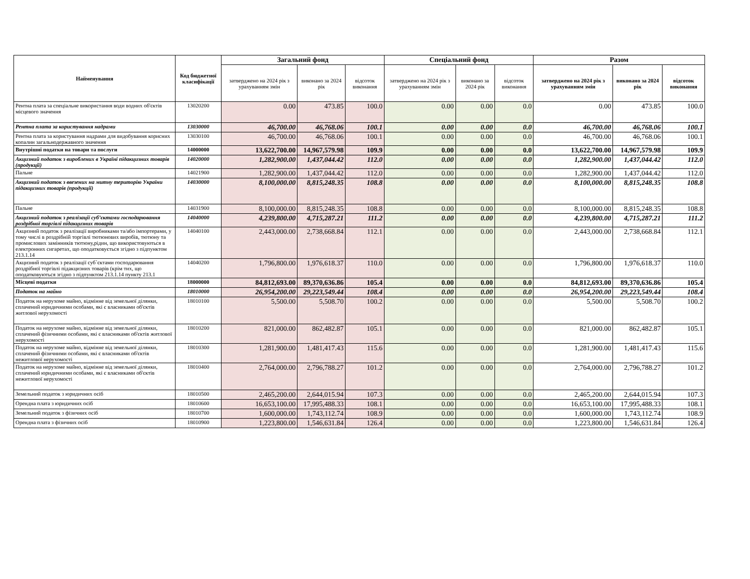| Найменування | Код бюджетної класифікації | Загальний фонд | | | Спеціальний фонд | | | Разом | | |
| --- | --- | --- | --- | --- | --- | --- | --- | --- | --- | --- |
| | | затверджено на 2024 рік з урахуванням змін | виконано за 2024 рік | відсоток виконання | затверджено на 2024 рік з урахуванням змін | виконано за 2024 рік | відсоток виконання | затверджено на 2024 рік з урахуванням змін | виконано за 2024 рік | відсоток виконання |
| Рентна плата за спеціальне використання води водних об'єктів місцевого значення | 13020200 | 0.00 | 473.85 | 100.0 | 0.00 | 0.00 | 0.0 | 0.00 | 473.85 | 100.0 |
| Рентна плата за користування надрами | 13030000 | 46,700.00 | 46,768.06 | 100.1 | 0.00 | 0.00 | 0.0 | 46,700.00 | 46,768.06 | 100.1 |
| Рентна плата за користування надрами для видобування корисних копалин загальнодержавного значення | 13030100 | 46,700.00 | 46,768.06 | 100.1 | 0.00 | 0.00 | 0.0 | 46,700.00 | 46,768.06 | 100.1 |
| Внутрішні податки на товари та послуги | 14000000 | 13,622,700.00 | 14,967,579.98 | 109.9 | 0.00 | 0.00 | 0.0 | 13,622,700.00 | 14,967,579.98 | 109.9 |
| Акцизний податок з вироблених в Україні підакцизних товарів (продукції) | 14020000 | 1,282,900.00 | 1,437,044.42 | 112.0 | 0.00 | 0.00 | 0.0 | 1,282,900.00 | 1,437,044.42 | 112.0 |
| Пальне | 14021900 | 1,282,900.00 | 1,437,044.42 | 112.0 | 0.00 | 0.00 | 0.0 | 1,282,900.00 | 1,437,044.42 | 112.0 |
| Акцизний податок з ввезених на митну територію України підакцизних товарів (продукції) | 14030000 | 8,100,000.00 | 8,815,248.35 | 108.8 | 0.00 | 0.00 | 0.0 | 8,100,000.00 | 8,815,248.35 | 108.8 |
| Пальне | 14031900 | 8,100,000.00 | 8,815,248.35 | 108.8 | 0.00 | 0.00 | 0.0 | 8,100,000.00 | 8,815,248.35 | 108.8 |
| Акцизний податок з реалізації суб’єктами господарювання роздрібної торгівлі підакцизних товарів | 14040000 | 4,239,800.00 | 4,715,287.21 | 111.2 | 0.00 | 0.00 | 0.0 | 4,239,800.00 | 4,715,287.21 | 111.2 |
| Акцизний податок з реалізації виробниками та/або імпортерами, у тому числі в роздрібній торгівлі тютюнових виробів, тютюну та промислових замінників тютюну,рідин, що використовуються в електронних сигаретах, що оподатковується згідно з підпунктом 213.1.14 | 14040100 | 2,443,000.00 | 2,738,668.84 | 112.1 | 0.00 | 0.00 | 0.0 | 2,443,000.00 | 2,738,668.84 | 112.1 |
| Акцизний податок з реалізації суб`єктами господарювання роздрібної торгівлі підакцизних товарів (крім тих, що оподатковуються згідно з підпунктом 213.1.14 пункту 213.1 | 14040200 | 1,796,800.00 | 1,976,618.37 | 110.0 | 0.00 | 0.00 | 0.0 | 1,796,800.00 | 1,976,618.37 | 110.0 |
| Місцеві податки | 18000000 | 84,812,693.00 | 89,370,636.86 | 105.4 | 0.00 | 0.00 | 0.0 | 84,812,693.00 | 89,370,636.86 | 105.4 |
| Податок на майно | 18010000 | 26,954,200.00 | 29,223,549.44 | 108.4 | 0.00 | 0.00 | 0.0 | 26,954,200.00 | 29,223,549.44 | 108.4 |
| Податок на нерухоме майно, відмінне від земельної ділянки, сплачений юридичними особами, які є власниками об'єктів житлової нерухомості | 18010100 | 5,500.00 | 5,508.70 | 100.2 | 0.00 | 0.00 | 0.0 | 5,500.00 | 5,508.70 | 100.2 |
| Податок на нерухоме майно, відмінне від земельної ділянки, сплачений фізичними особами, які є власниками об'єктів житлової нерухомості | 18010200 | 821,000.00 | 862,482.87 | 105.1 | 0.00 | 0.00 | 0.0 | 821,000.00 | 862,482.87 | 105.1 |
| Податок на нерухоме майно, відмінне від земельної ділянки, сплачений фізичними особами, які є власниками об'єктів нежитлової нерухомості | 18010300 | 1,281,900.00 | 1,481,417.43 | 115.6 | 0.00 | 0.00 | 0.0 | 1,281,900.00 | 1,481,417.43 | 115.6 |
| Податок на нерухоме майно, відмінне від земельної ділянки, сплачений юридичними особами, які є власниками об'єктів нежитлової нерухомості | 18010400 | 2,764,000.00 | 2,796,788.27 | 101.2 | 0.00 | 0.00 | 0.0 | 2,764,000.00 | 2,796,788.27 | 101.2 |
| Земельний податок з юридичних осіб | 18010500 | 2,465,200.00 | 2,644,015.94 | 107.3 | 0.00 | 0.00 | 0.0 | 2,465,200.00 | 2,644,015.94 | 107.3 |
| Орендна плата з юридичних осіб | 18010600 | 16,653,100.00 | 17,995,488.33 | 108.1 | 0.00 | 0.00 | 0.0 | 16,653,100.00 | 17,995,488.33 | 108.1 |
| Земельний податок з фізичних осіб | 18010700 | 1,600,000.00 | 1,743,112.74 | 108.9 | 0.00 | 0.00 | 0.0 | 1,600,000.00 | 1,743,112.74 | 108.9 |
| Орендна плата з фізичних осіб | 18010900 | 1,223,800.00 | 1,546,631.84 | 126.4 | 0.00 | 0.00 | 0.0 | 1,223,800.00 | 1,546,631.84 | 126.4 |